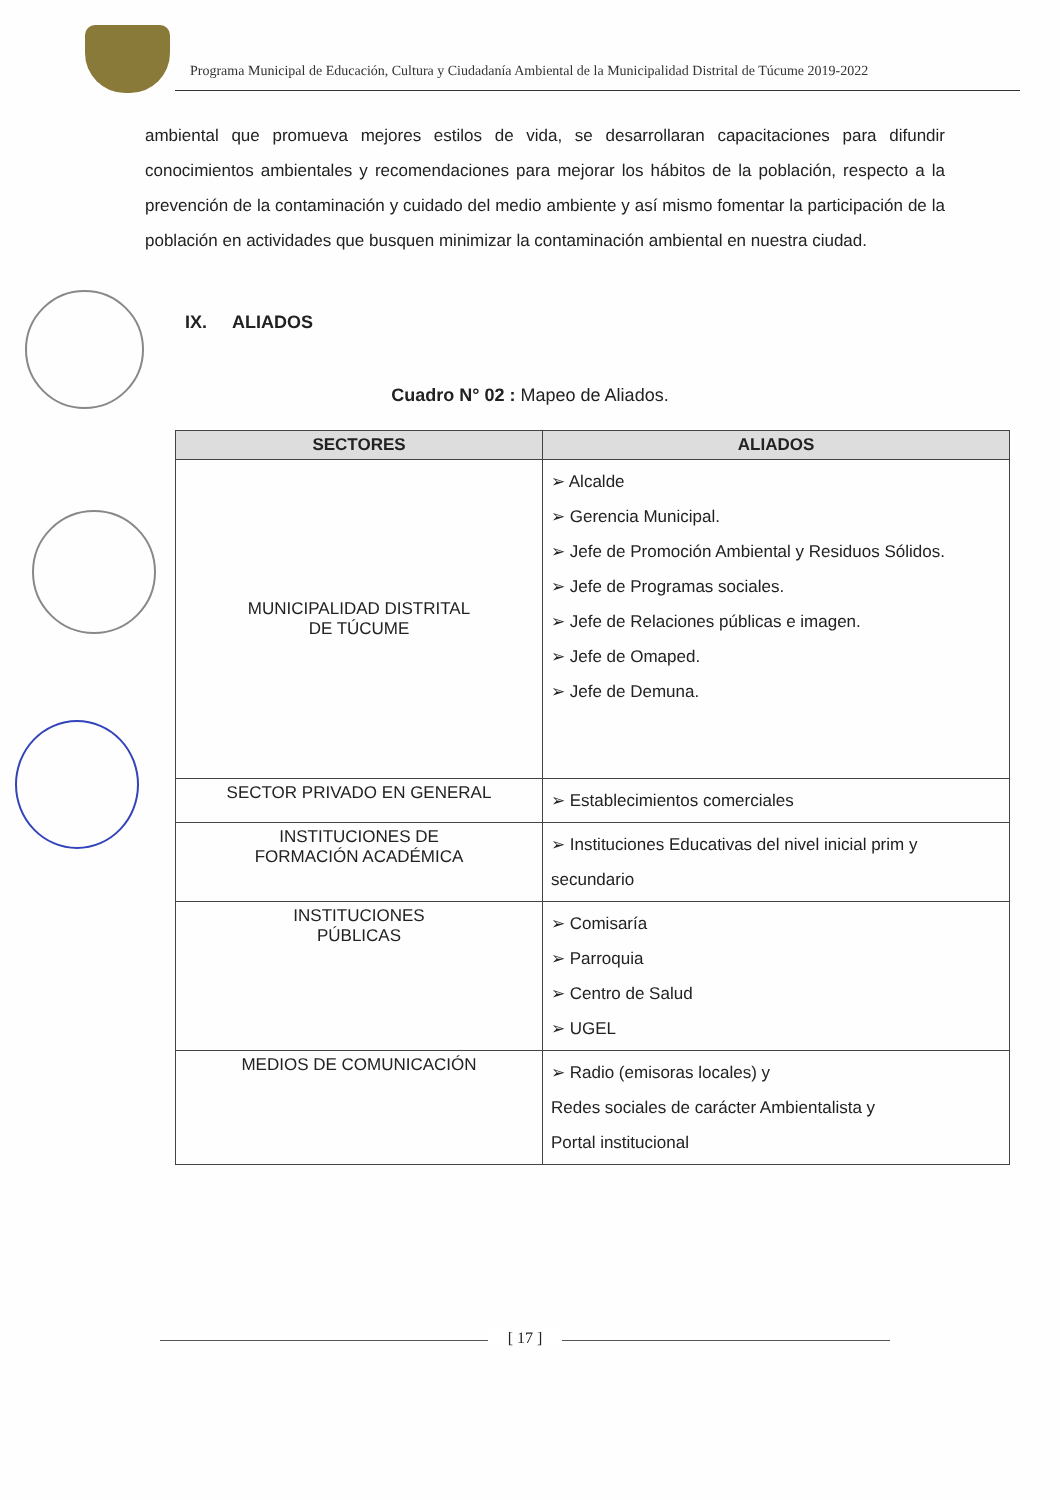Programa Municipal de Educación, Cultura y Ciudadanía Ambiental de la Municipalidad Distrital de Túcume 2019-2022
ambiental que promueva mejores estilos de vida, se desarrollaran capacitaciones para difundir conocimientos ambientales y recomendaciones para mejorar los hábitos de la población, respecto a la prevención de la contaminación y cuidado del medio ambiente y así mismo fomentar la participación de la población en actividades que busquen minimizar la contaminación ambiental en nuestra ciudad.
IX. ALIADOS
Cuadro N° 02 : Mapeo de Aliados.
| SECTORES | ALIADOS |
| --- | --- |
| MUNICIPALIDAD DISTRITAL DE TÚCUME | ➢ Alcalde ➢ Gerencia Municipal. ➢ Jefe de Promoción Ambiental y Residuos Sólidos. ➢ Jefe de Programas sociales. ➢ Jefe de Relaciones públicas e imagen. ➢ Jefe de Omaped. ➢ Jefe de Demuna. |
| SECTOR PRIVADO EN GENERAL | ➢ Establecimientos comerciales |
| INSTITUCIONES DE FORMACIÓN ACADÉMICA | ➢ Instituciones Educativas del nivel inicial prim y secundario |
| INSTITUCIONES PÚBLICAS | ➢ Comisaría ➢ Parroquia ➢ Centro de Salud ➢ UGEL |
| MEDIOS DE COMUNICACIÓN | ➢ Radio (emisoras locales) y Redes sociales de carácter Ambientalista y Portal institucional |
[ 17 ]